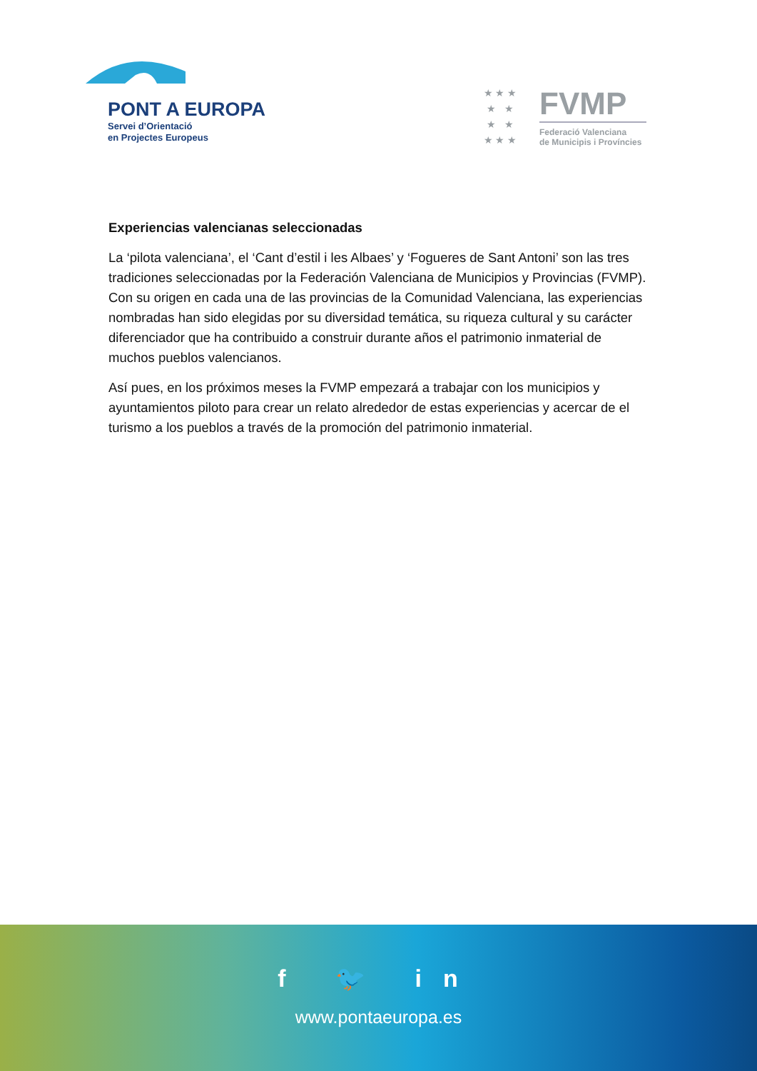PONT A EUROPA
Servei d’Orientació
en Projectes Europeus
★ ★ ★
★ ★
★ ★
★ ★ ★
FVMP
Federació Valenciana
de Municipis i Províncies
Experiencias valencianas seleccionadas
La ‘pilota valenciana’, el ‘Cant d’estil i les Albaes’ y ‘Fogueres de Sant Antoni’ son las tres tradiciones seleccionadas por la Federación Valenciana de Municipios y Provincias (FVMP). Con su origen en cada una de las provincias de la Comunidad Valenciana, las experiencias nombradas han sido elegidas por su diversidad temática, su riqueza cultural y su carácter diferenciador que ha contribuido a construir durante años el patrimonio inmaterial de muchos pueblos valencianos.
Así pues, en los próximos meses la FVMP empezará a trabajar con los municipios y ayuntamientos piloto para crear un relato alrededor de estas experiencias y acercar de el turismo a los pueblos a través de la promoción del patrimonio inmaterial.
f 🐦 in
www.pontaeuropa.es